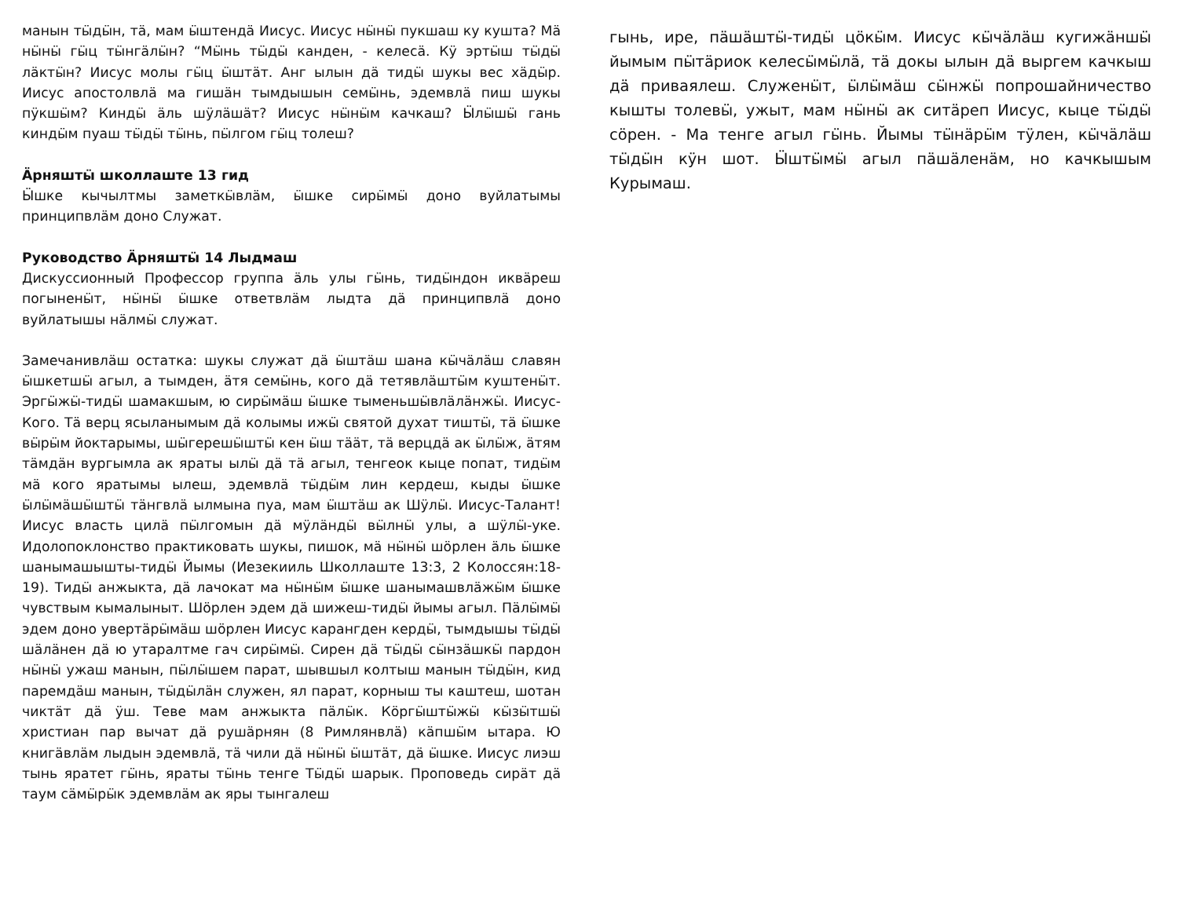манын тӹдӹн, тä, мам ӹштендä Иисус. Иисус нӹнӹ пукшаш ку кушта? Мä нӹнӹ гӹц тӹнгäлӹн? “Мӹнь тӹдӹ канден, - келесä. Кӱ эртӹш тӹдӹ лäктӹн? Иисус молы гӹц ӹштäт. Анг ылын дä тидӹ шукы вес хäдӹр. Иисус апостолвлä ма гишäн тымдышын семӹнь, эдемвлä пиш шукы пӱкшӹм? Киндӹ äль шӱлäшäт? Иисус нӹнӹм качкаш? Ӹлӹшӹ гань киндӹм пуаш тӹдӹ тӹнь, пӹлгом гӹц толеш?
Äрняштӹ школлаште 13 гид
Ӹшке кычылтмы заметкӹвлäм, ӹшке сирӹмӹ доно вуйлатымы принципвлäм доно Служат.
Руководство Äрняштӹ 14 Лыдмаш
Дискуссионный Профессор группа äль улы гӹнь, тидӹндон иквäреш погыненӹт, нӹнӹ ӹшке ответвлäм лыдта дä принципвлä доно вуйлатышы нäлмӹ служат.
Замечанивлäш остатка: шукы служат дä ӹштäш шана кӹчäлäш славян ӹшкетшӹ агыл, а тымден, äтя семӹнь, кого дä тетявлäштӹм куштенӹт. Эргӹжӹ-тидӹ шамакшым, ю сирӹмäш ӹшке тыменьшӹвлäлäнжӹ. Иисус-Кого. Тä верц ясыланымым дä колымы ижӹ святой духат тиштӹ, тä ӹшке вӹрӹм йоктарымы, шӹгерешӹштӹ кен ӹш тääт, тä верцдä ак ӹлӹж, äтям тäмдäн вургымла ак яраты ылӹ дä тä агыл, тенгеок кыце попат, тидӹм мä кого яратымы ылеш, эдемвлä тӹдӹм лин кердеш, кыды ӹшке ӹлӹмäшӹштӹ тäнгвлä ылмына пуа, мам ӹштäш ак Шӱлӹ. Иисус-Талант! Иисус власть цилä пӹлгомын дä мӱлäндӹ вӹлнӹ улы, а шӱлӹ-уке. Идолопоклонство практиковать шукы, пишок, мä нӹнӹ шӧрлен äль ӹшке шанымашышты-тидӹ Йымы (Иезекииль Школлаште 13:3, 2 Колоссян:18-19). Тидӹ анжыкта, дä лачокат ма нӹнӹм ӹшке шанымашвлäжӹм ӹшке чувствым кымалыныт. Шӧрлен эдем дä шижеш-тидӹ йымы агыл. Пäлӹмӹ эдем доно увертäрӹмäш шӧрлен Иисус карангден кердӹ, тымдышы тӹдӹ шäлäнен дä ю утаралтме гач сирӹмӹ. Сирен дä тӹдӹ сӹнзäшкӹ пардон нӹнӹ ужаш манын, пӹлӹшем парат, шывшыл колтыш манын тӹдӹн, кид паремдäш манын, тӹдӹлäн служен, ял парат, корныш ты каштеш, шотан чиктäт дä ӱш. Теве мам анжыкта пäлӹк. Кӧргӹштӹжӹ кӹзӹтшӹ христиан пар вычат дä рушäрнян (8 Римлянвлä) кäпшӹм ытара. Ю книгäвлäм лыдын эдемвлä, тä чили дä нӹнӹ ӹштäт, дä ӹшке. Иисус лиэш тынь яратет гӹнь, яраты тӹнь тенге Тӹдӹ шарык. Проповедь сирäт дä таум сäмӹрӹк эдемвлäм ак яры тынгалеш
гынь, ире, пäшäштӹ-тидӹ цӧкӹм. Иисус кӹчäлäш кугижäншӹ йымым пӹтäриок келесӹмӹлä, тä докы ылын дä выргем качкыш дä приваялеш. Служенӹт, ӹлӹмäш сӹнжӹ попрошайничество кышты толевӹ, ужыт, мам нӹнӹ ак ситäреп Иисус, кыце тӹдӹ сӧрен. - Ма тенге агыл гӹнь. Йымы тӹнäрӹм тӱлен, кӹчäлäш тӹдӹн кӱн шот. Ӹштӹмӹ агыл пäшäленäм, но качкышым Курымаш.